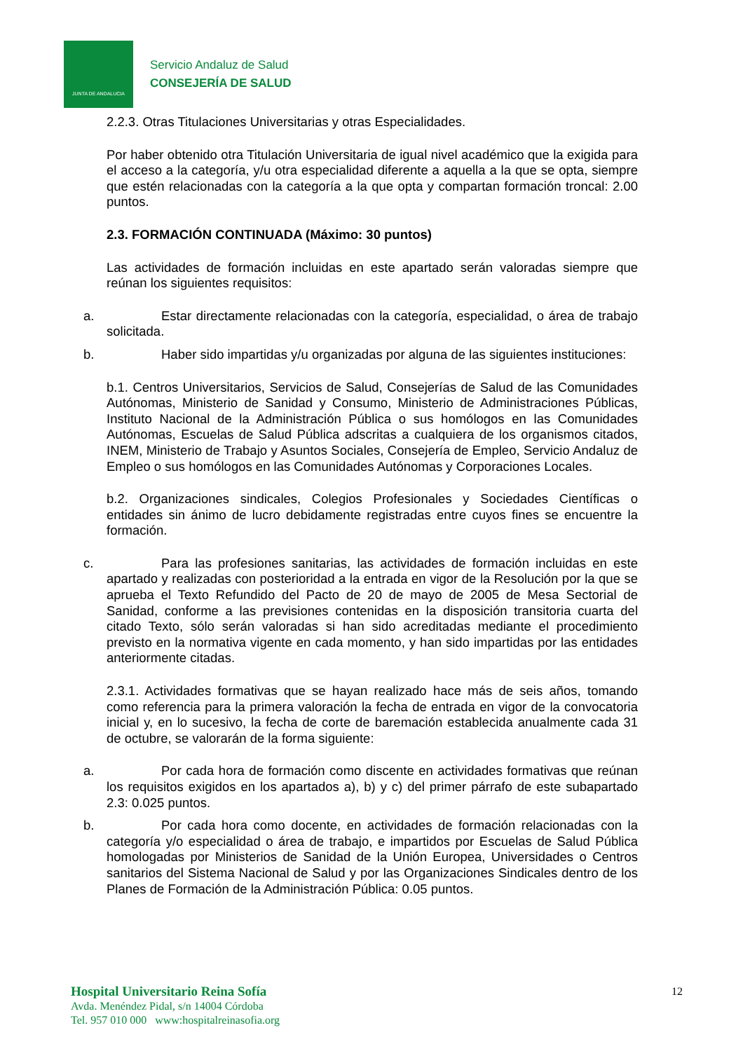JUNTA DE ANDALUCIA
Servicio Andaluz de Salud
CONSEJERÍA DE SALUD
2.2.3. Otras Titulaciones Universitarias y otras Especialidades.
Por haber obtenido otra Titulación Universitaria de igual nivel académico que la exigida para el acceso a la categoría, y/u otra especialidad diferente a aquella a la que se opta, siempre que estén relacionadas con la categoría a la que opta y compartan formación troncal: 2.00 puntos.
2.3. FORMACIÓN CONTINUADA (Máximo: 30 puntos)
Las actividades de formación incluidas en este apartado serán valoradas siempre que reúnan los siguientes requisitos:
a. Estar directamente relacionadas con la categoría, especialidad, o área de trabajo solicitada.
b. Haber sido impartidas y/u organizadas por alguna de las siguientes instituciones:
b.1. Centros Universitarios, Servicios de Salud, Consejerías de Salud de las Comunidades Autónomas, Ministerio de Sanidad y Consumo, Ministerio de Administraciones Públicas, Instituto Nacional de la Administración Pública o sus homólogos en las Comunidades Autónomas, Escuelas de Salud Pública adscritas a cualquiera de los organismos citados, INEM, Ministerio de Trabajo y Asuntos Sociales, Consejería de Empleo, Servicio Andaluz de Empleo o sus homólogos en las Comunidades Autónomas y Corporaciones Locales.
b.2. Organizaciones sindicales, Colegios Profesionales y Sociedades Científicas o entidades sin ánimo de lucro debidamente registradas entre cuyos fines se encuentre la formación.
c. Para las profesiones sanitarias, las actividades de formación incluidas en este apartado y realizadas con posterioridad a la entrada en vigor de la Resolución por la que se aprueba el Texto Refundido del Pacto de 20 de mayo de 2005 de Mesa Sectorial de Sanidad, conforme a las previsiones contenidas en la disposición transitoria cuarta del citado Texto, sólo serán valoradas si han sido acreditadas mediante el procedimiento previsto en la normativa vigente en cada momento, y han sido impartidas por las entidades anteriormente citadas.
2.3.1. Actividades formativas que se hayan realizado hace más de seis años, tomando como referencia para la primera valoración la fecha de entrada en vigor de la convocatoria inicial y, en lo sucesivo, la fecha de corte de baremación establecida anualmente cada 31 de octubre, se valorarán de la forma siguiente:
a. Por cada hora de formación como discente en actividades formativas que reúnan los requisitos exigidos en los apartados a), b) y c) del primer párrafo de este subapartado 2.3: 0.025 puntos.
b. Por cada hora como docente, en actividades de formación relacionadas con la categoría y/o especialidad o área de trabajo, e impartidos por Escuelas de Salud Pública homologadas por Ministerios de Sanidad de la Unión Europea, Universidades o Centros sanitarios del Sistema Nacional de Salud y por las Organizaciones Sindicales dentro de los Planes de Formación de la Administración Pública: 0.05 puntos.
Hospital Universitario Reina Sofía
Avda. Menéndez Pidal, s/n 14004 Córdoba
Tel. 957 010 000 www:hospitalreinasofia.org
12